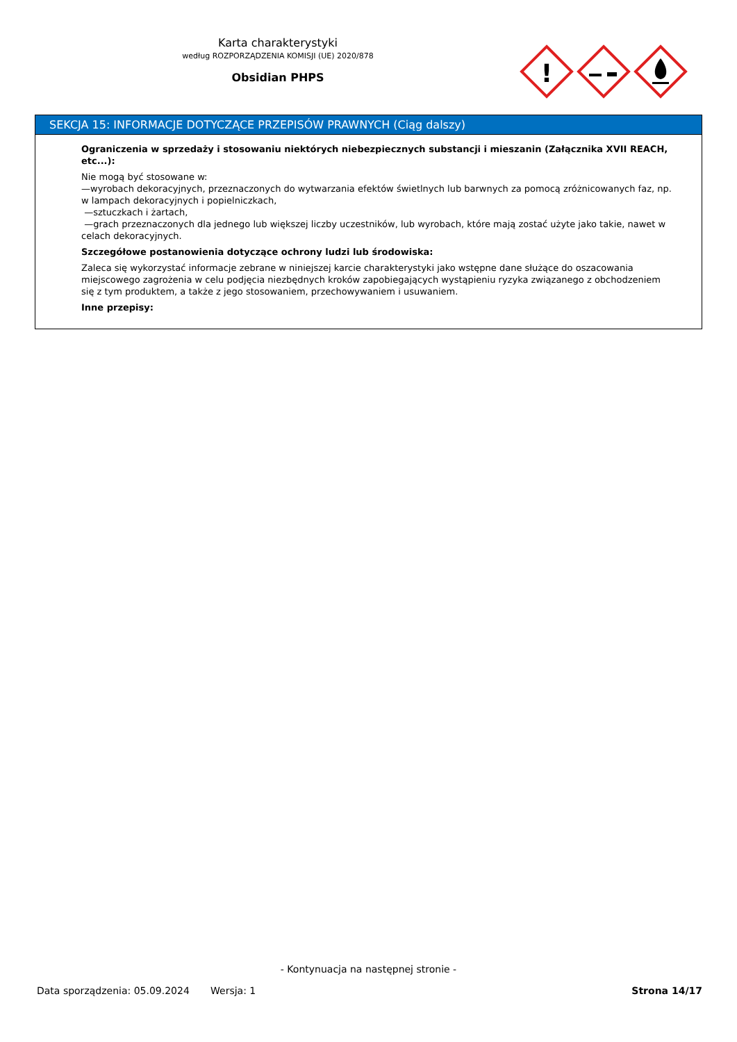Karta charakterystyki
według ROZPORZĄDZENIA KOMISJI (UE) 2020/878
Obsidian PHPS
!
SEKCJA 15: INFORMACJE DOTYCZĄCE PRZEPISÓW PRAWNYCH (Ciąg dalszy)
Ograniczenia w sprzedaży i stosowaniu niektórych niebezpiecznych substancji i mieszanin (Załącznika XVII REACH, etc...):
Nie mogą być stosowane w:
—wyrobach dekoracyjnych, przeznaczonych do wytwarzania efektów świetlnych lub barwnych za pomocą zróżnicowanych faz, np. w lampach dekoracyjnych i popielniczkach,
—sztuczkach i żartach,
—grach przeznaczonych dla jednego lub większej liczby uczestników, lub wyrobach, które mają zostać użyte jako takie, nawet w celach dekoracyjnych.
Szczegółowe postanowienia dotyczące ochrony ludzi lub środowiska:
Zaleca się wykorzystać informacje zebrane w niniejszej karcie charakterystyki jako wstępne dane służące do oszacowania miejscowego zagrożenia w celu podjęcia niezbędnych kroków zapobiegających wystąpieniu ryzyka związanego z obchodzeniem się z tym produktem, a także z jego stosowaniem, przechowywaniem i usuwaniem.
Inne przepisy:
- Kontynuacja na następnej stronie -
Data sporządzenia: 05.09.2024 Wersja: 1 Strona 14/17